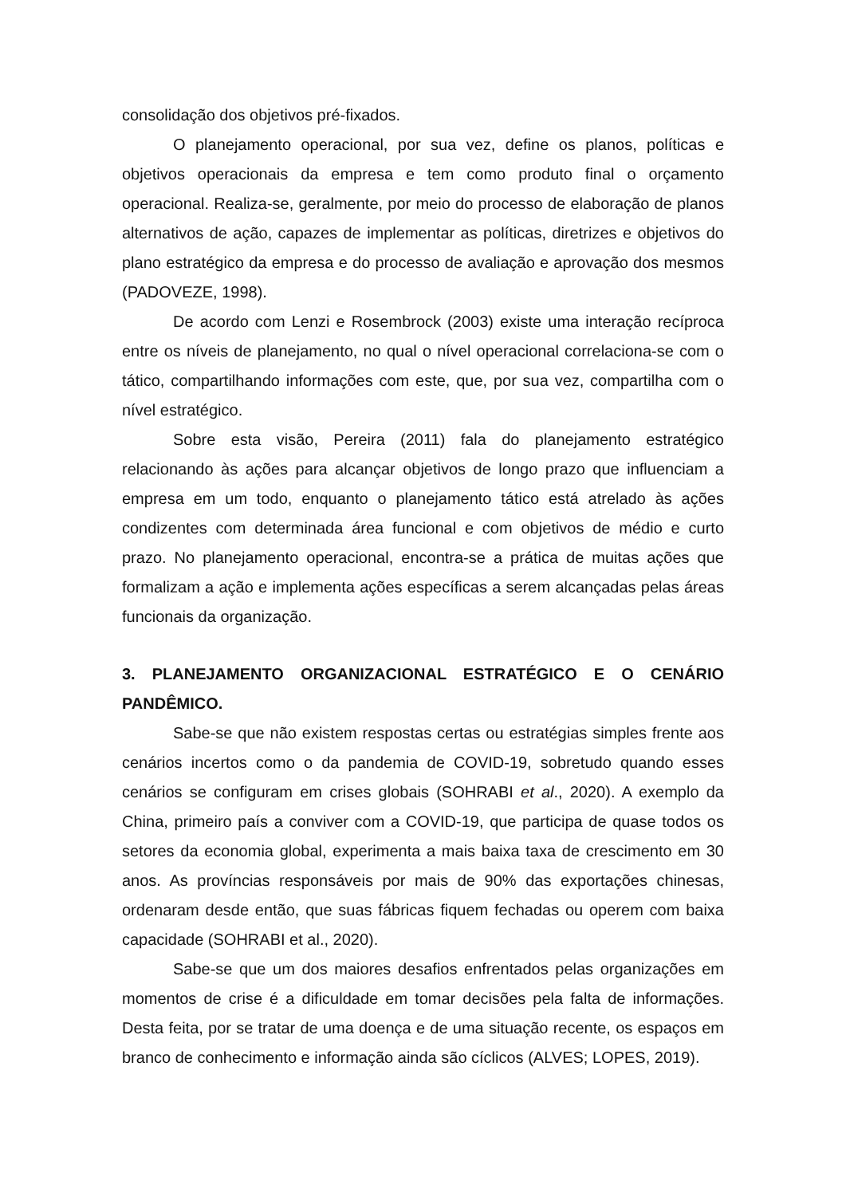consolidação dos objetivos pré-fixados.
O planejamento operacional, por sua vez, define os planos, políticas e objetivos operacionais da empresa e tem como produto final o orçamento operacional. Realiza-se, geralmente, por meio do processo de elaboração de planos alternativos de ação, capazes de implementar as políticas, diretrizes e objetivos do plano estratégico da empresa e do processo de avaliação e aprovação dos mesmos (PADOVEZE, 1998).
De acordo com Lenzi e Rosembrock (2003) existe uma interação recíproca entre os níveis de planejamento, no qual o nível operacional correlaciona-se com o tático, compartilhando informações com este, que, por sua vez, compartilha com o nível estratégico.
Sobre esta visão, Pereira (2011) fala do planejamento estratégico relacionando às ações para alcançar objetivos de longo prazo que influenciam a empresa em um todo, enquanto o planejamento tático está atrelado às ações condizentes com determinada área funcional e com objetivos de médio e curto prazo. No planejamento operacional, encontra-se a prática de muitas ações que formalizam a ação e implementa ações específicas a serem alcançadas pelas áreas funcionais da organização.
3. PLANEJAMENTO ORGANIZACIONAL ESTRATÉGICO E O CENÁRIO PANDÊMICO.
Sabe-se que não existem respostas certas ou estratégias simples frente aos cenários incertos como o da pandemia de COVID-19, sobretudo quando esses cenários se configuram em crises globais (SOHRABI et al., 2020). A exemplo da China, primeiro país a conviver com a COVID-19, que participa de quase todos os setores da economia global, experimenta a mais baixa taxa de crescimento em 30 anos. As províncias responsáveis por mais de 90% das exportações chinesas, ordenaram desde então, que suas fábricas fiquem fechadas ou operem com baixa capacidade (SOHRABI et al., 2020).
Sabe-se que um dos maiores desafios enfrentados pelas organizações em momentos de crise é a dificuldade em tomar decisões pela falta de informações. Desta feita, por se tratar de uma doença e de uma situação recente, os espaços em branco de conhecimento e informação ainda são cíclicos (ALVES; LOPES, 2019).